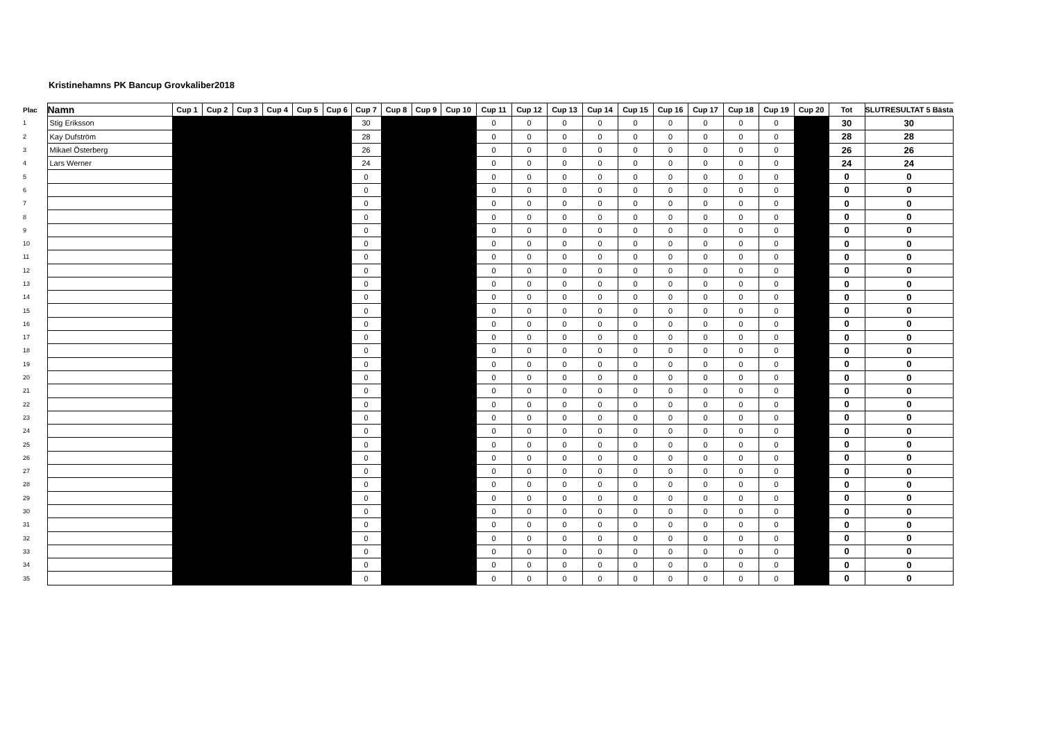Kristinehamns PK Bancup Grovkaliber2018
| Plac | Namn | Cup 1 | Cup 2 | Cup 3 | Cup 4 | Cup 5 | Cup 6 | Cup 7 | Cup 8 | Cup 9 | Cup 10 | Cup 11 | Cup 12 | Cup 13 | Cup 14 | Cup 15 | Cup 16 | Cup 17 | Cup 18 | Cup 19 | Cup 20 | Tot | SLUTRESULTAT 5 Bästa |
| --- | --- | --- | --- | --- | --- | --- | --- | --- | --- | --- | --- | --- | --- | --- | --- | --- | --- | --- | --- | --- | --- | --- | --- |
| 1 | Stig Eriksson | | | | | | | 30 | | | | 0 | 0 | 0 | 0 | 0 | 0 | 0 | 0 | 0 | | 30 | 30 |
| 2 | Kay Dufström | | | | | | | 28 | | | | 0 | 0 | 0 | 0 | 0 | 0 | 0 | 0 | 0 | | 28 | 28 |
| 3 | Mikael Österberg | | | | | | | 26 | | | | 0 | 0 | 0 | 0 | 0 | 0 | 0 | 0 | 0 | | 26 | 26 |
| 4 | Lars Werner | | | | | | | 24 | | | | 0 | 0 | 0 | 0 | 0 | 0 | 0 | 0 | 0 | | 24 | 24 |
| 5 | | | | | | | | 0 | | | | 0 | 0 | 0 | 0 | 0 | 0 | 0 | 0 | 0 | | 0 | 0 |
| 6 | | | | | | | | 0 | | | | 0 | 0 | 0 | 0 | 0 | 0 | 0 | 0 | 0 | | 0 | 0 |
| 7 | | | | | | | | 0 | | | | 0 | 0 | 0 | 0 | 0 | 0 | 0 | 0 | 0 | | 0 | 0 |
| 8 | | | | | | | | 0 | | | | 0 | 0 | 0 | 0 | 0 | 0 | 0 | 0 | 0 | | 0 | 0 |
| 9 | | | | | | | | 0 | | | | 0 | 0 | 0 | 0 | 0 | 0 | 0 | 0 | 0 | | 0 | 0 |
| 10 | | | | | | | | 0 | | | | 0 | 0 | 0 | 0 | 0 | 0 | 0 | 0 | 0 | | 0 | 0 |
| 11 | | | | | | | | 0 | | | | 0 | 0 | 0 | 0 | 0 | 0 | 0 | 0 | 0 | | 0 | 0 |
| 12 | | | | | | | | 0 | | | | 0 | 0 | 0 | 0 | 0 | 0 | 0 | 0 | 0 | | 0 | 0 |
| 13 | | | | | | | | 0 | | | | 0 | 0 | 0 | 0 | 0 | 0 | 0 | 0 | 0 | | 0 | 0 |
| 14 | | | | | | | | 0 | | | | 0 | 0 | 0 | 0 | 0 | 0 | 0 | 0 | 0 | | 0 | 0 |
| 15 | | | | | | | | 0 | | | | 0 | 0 | 0 | 0 | 0 | 0 | 0 | 0 | 0 | | 0 | 0 |
| 16 | | | | | | | | 0 | | | | 0 | 0 | 0 | 0 | 0 | 0 | 0 | 0 | 0 | | 0 | 0 |
| 17 | | | | | | | | 0 | | | | 0 | 0 | 0 | 0 | 0 | 0 | 0 | 0 | 0 | | 0 | 0 |
| 18 | | | | | | | | 0 | | | | 0 | 0 | 0 | 0 | 0 | 0 | 0 | 0 | 0 | | 0 | 0 |
| 19 | | | | | | | | 0 | | | | 0 | 0 | 0 | 0 | 0 | 0 | 0 | 0 | 0 | | 0 | 0 |
| 20 | | | | | | | | 0 | | | | 0 | 0 | 0 | 0 | 0 | 0 | 0 | 0 | 0 | | 0 | 0 |
| 21 | | | | | | | | 0 | | | | 0 | 0 | 0 | 0 | 0 | 0 | 0 | 0 | 0 | | 0 | 0 |
| 22 | | | | | | | | 0 | | | | 0 | 0 | 0 | 0 | 0 | 0 | 0 | 0 | 0 | | 0 | 0 |
| 23 | | | | | | | | 0 | | | | 0 | 0 | 0 | 0 | 0 | 0 | 0 | 0 | 0 | | 0 | 0 |
| 24 | | | | | | | | 0 | | | | 0 | 0 | 0 | 0 | 0 | 0 | 0 | 0 | 0 | | 0 | 0 |
| 25 | | | | | | | | 0 | | | | 0 | 0 | 0 | 0 | 0 | 0 | 0 | 0 | 0 | | 0 | 0 |
| 26 | | | | | | | | 0 | | | | 0 | 0 | 0 | 0 | 0 | 0 | 0 | 0 | 0 | | 0 | 0 |
| 27 | | | | | | | | 0 | | | | 0 | 0 | 0 | 0 | 0 | 0 | 0 | 0 | 0 | | 0 | 0 |
| 28 | | | | | | | | 0 | | | | 0 | 0 | 0 | 0 | 0 | 0 | 0 | 0 | 0 | | 0 | 0 |
| 29 | | | | | | | | 0 | | | | 0 | 0 | 0 | 0 | 0 | 0 | 0 | 0 | 0 | | 0 | 0 |
| 30 | | | | | | | | 0 | | | | 0 | 0 | 0 | 0 | 0 | 0 | 0 | 0 | 0 | | 0 | 0 |
| 31 | | | | | | | | 0 | | | | 0 | 0 | 0 | 0 | 0 | 0 | 0 | 0 | 0 | | 0 | 0 |
| 32 | | | | | | | | 0 | | | | 0 | 0 | 0 | 0 | 0 | 0 | 0 | 0 | 0 | | 0 | 0 |
| 33 | | | | | | | | 0 | | | | 0 | 0 | 0 | 0 | 0 | 0 | 0 | 0 | 0 | | 0 | 0 |
| 34 | | | | | | | | 0 | | | | 0 | 0 | 0 | 0 | 0 | 0 | 0 | 0 | 0 | | 0 | 0 |
| 35 | | | | | | | | 0 | | | | 0 | 0 | 0 | 0 | 0 | 0 | 0 | 0 | 0 | | 0 | 0 |